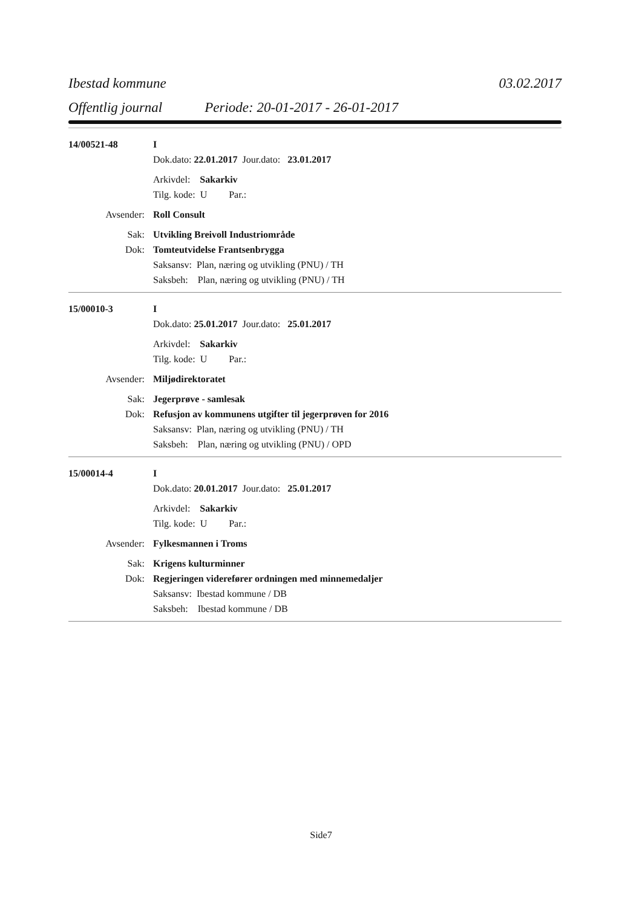Ibestad kommune 03.02.2017
Offentlig journal Periode: 20-01-2017 - 26-01-2017
14/00521-48 I
Dok.dato: 22.01.2017 Jour.dato: 23.01.2017
Arkivdel: Sakarkiv
Tilg. kode: U Par.:
Avsender: Roll Consult
Sak: Utvikling Breivoll Industriområde
Dok: Tomteutvidelse Frantsenbrygga
Saksansv: Plan, næring og utvikling (PNU) / TH
Saksbeh: Plan, næring og utvikling (PNU) / TH
15/00010-3 I
Dok.dato: 25.01.2017 Jour.dato: 25.01.2017
Arkivdel: Sakarkiv
Tilg. kode: U Par.:
Avsender: Miljødirektoratet
Sak: Jegerprøve - samlesak
Dok: Refusjon av kommunens utgifter til jegerprøven for 2016
Saksansv: Plan, næring og utvikling (PNU) / TH
Saksbeh: Plan, næring og utvikling (PNU) / OPD
15/00014-4 I
Dok.dato: 20.01.2017 Jour.dato: 25.01.2017
Arkivdel: Sakarkiv
Tilg. kode: U Par.:
Avsender: Fylkesmannen i Troms
Sak: Krigens kulturminner
Dok: Regjeringen viderefører ordningen med minnemedaljer
Saksansv: Ibestad kommune / DB
Saksbeh: Ibestad kommune / DB
Side7